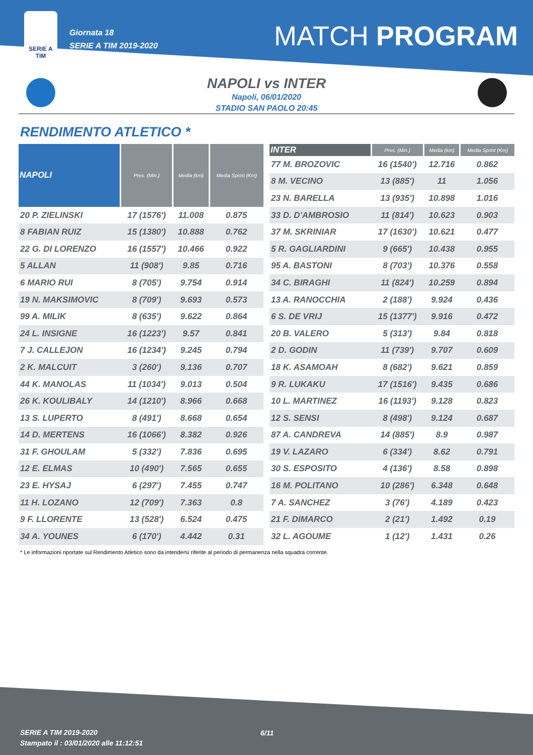SERIE A
TIM
Giornata 18
SERIE A TIM 2019-2020
MATCH PROGRAM
NAPOLI vs INTER
Napoli, 06/01/2020
STADIO SAN PAOLO 20:45
RENDIMENTO ATLETICO *
| NAPOLI | Pres. (Min.) | Media (km) | Media Sprint (Km) |
| --- | --- | --- | --- |
| 20 P. ZIELINSKI | 17 (1576') | 11.008 | 0.875 |
| 8 FABIAN RUIZ | 15 (1380') | 10.888 | 0.762 |
| 22 G. DI LORENZO | 16 (1557') | 10.466 | 0.922 |
| 5 ALLAN | 11 (908') | 9.85 | 0.716 |
| 6 MARIO RUI | 8 (705') | 9.754 | 0.914 |
| 19 N. MAKSIMOVIC | 8 (709') | 9.693 | 0.573 |
| 99 A. MILIK | 8 (635') | 9.622 | 0.864 |
| 24 L. INSIGNE | 16 (1223') | 9.57 | 0.841 |
| 7 J. CALLEJON | 16 (1234') | 9.245 | 0.794 |
| 2 K. MALCUIT | 3 (260') | 9.136 | 0.707 |
| 44 K. MANOLAS | 11 (1034') | 9.013 | 0.504 |
| 26 K. KOULIBALY | 14 (1210') | 8.966 | 0.668 |
| 13 S. LUPERTO | 8 (491') | 8.668 | 0.654 |
| 14 D. MERTENS | 16 (1066') | 8.382 | 0.926 |
| 31 F. GHOULAM | 5 (332') | 7.836 | 0.695 |
| 12 E. ELMAS | 10 (490') | 7.565 | 0.655 |
| 23 E. HYSAJ | 6 (297') | 7.455 | 0.747 |
| 11 H. LOZANO | 12 (709') | 7.363 | 0.8 |
| 9 F. LLORENTE | 13 (528') | 6.524 | 0.475 |
| 34 A. YOUNES | 6 (170') | 4.442 | 0.31 |
| INTER | Pres. (Min.) | Media (km) | Media Sprint (Km) |
| --- | --- | --- | --- |
| 77 M. BROZOVIC | 16 (1540') | 12.716 | 0.862 |
| 8 M. VECINO | 13 (885') | 11 | 1.056 |
| 23 N. BARELLA | 13 (935') | 10.898 | 1.016 |
| 33 D. D'AMBROSIO | 11 (814') | 10.623 | 0.903 |
| 37 M. SKRINIAR | 17 (1630') | 10.621 | 0.477 |
| 5 R. GAGLIARDINI | 9 (665') | 10.438 | 0.955 |
| 95 A. BASTONI | 8 (703') | 10.376 | 0.558 |
| 34 C. BIRAGHI | 11 (824') | 10.259 | 0.894 |
| 13 A. RANOCCHIA | 2 (188') | 9.924 | 0.436 |
| 6 S. DE VRIJ | 15 (1377') | 9.916 | 0.472 |
| 20 B. VALERO | 5 (313') | 9.84 | 0.818 |
| 2 D. GODIN | 11 (739') | 9.707 | 0.609 |
| 18 K. ASAMOAH | 8 (682') | 9.621 | 0.859 |
| 9 R. LUKAKU | 17 (1516') | 9.435 | 0.686 |
| 10 L. MARTINEZ | 16 (1193') | 9.128 | 0.823 |
| 12 S. SENSI | 8 (498') | 9.124 | 0.687 |
| 87 A. CANDREVA | 14 (885') | 8.9 | 0.987 |
| 19 V. LAZARO | 6 (334') | 8.62 | 0.791 |
| 30 S. ESPOSITO | 4 (136') | 8.58 | 0.898 |
| 16 M. POLITANO | 10 (286') | 6.348 | 0.648 |
| 7 A. SANCHEZ | 3 (76') | 4.189 | 0.423 |
| 21 F. DIMARCO | 2 (21') | 1.492 | 0.19 |
| 32 L. AGOUME | 1 (12') | 1.431 | 0.26 |
* Le informazioni riportate sul Rendimento Atletico sono da intendersi riferite al periodo di permanenza nella squadra corrente.
SERIE A TIM 2019-2020
Stampato il : 03/01/2020 alle 11:12:51
6/11